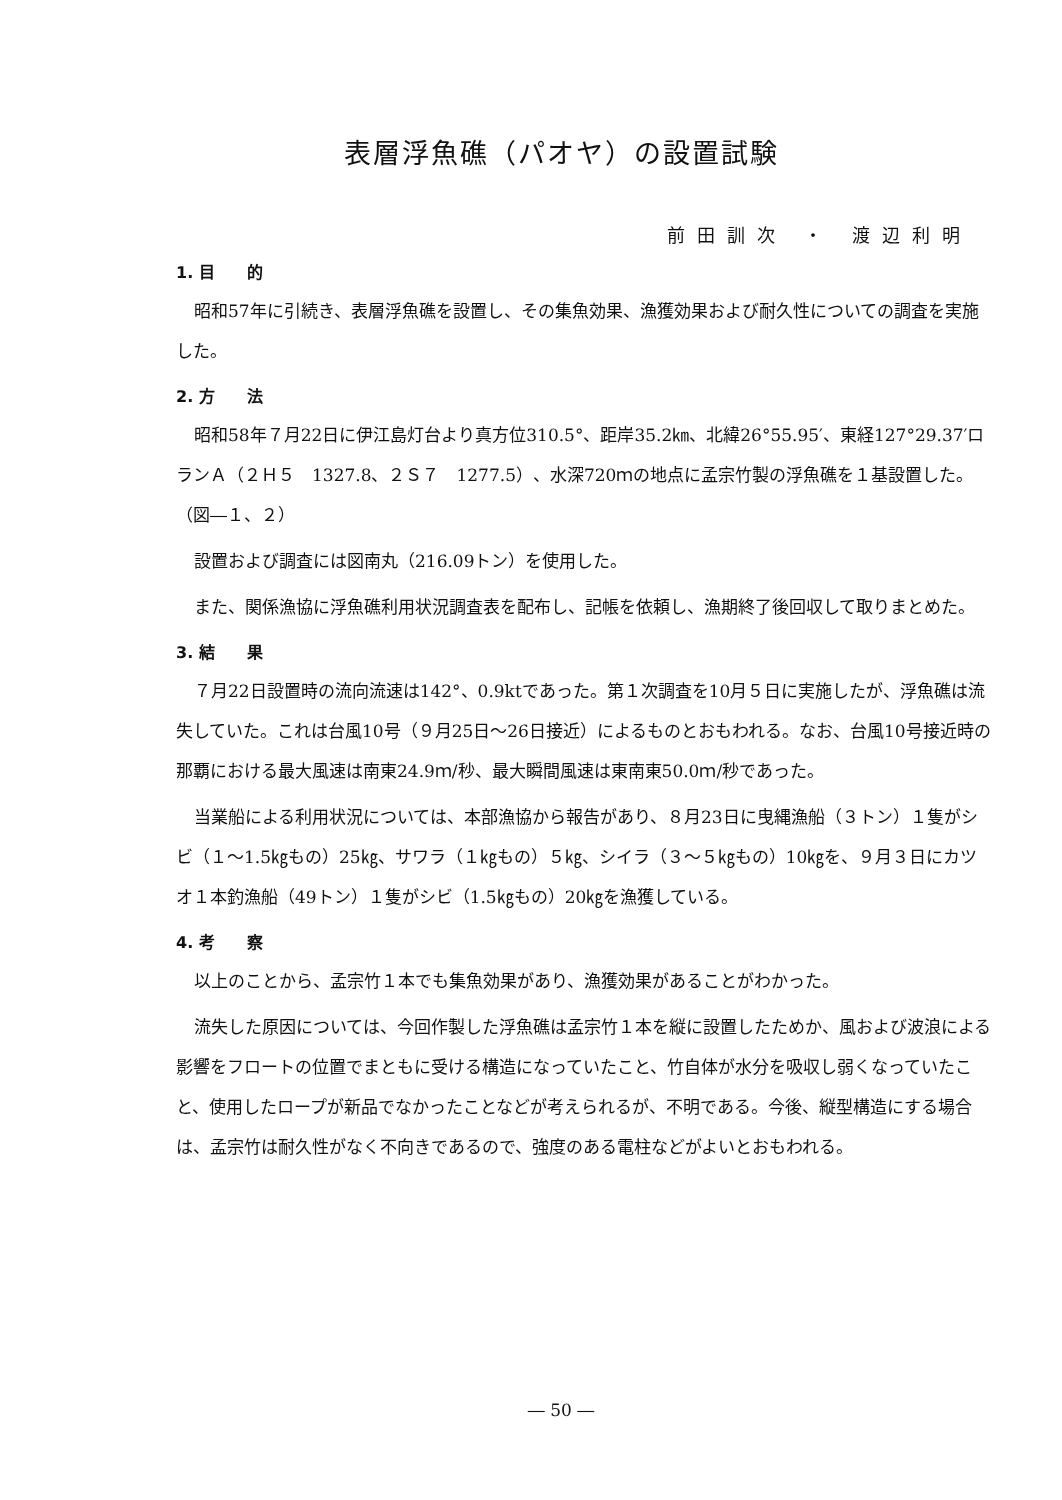表層浮魚礁（パオヤ）の設置試験
前田訓次 ・ 渡辺利明
1. 目　　的
昭和57年に引続き、表層浮魚礁を設置し、その集魚効果、漁獲効果および耐久性についての調査を実施した。
2. 方　　法
昭和58年７月22日に伊江島灯台より真方位310.5°、距岸35.2㎞、北緯26°55.95′、東経127°29.37′ロランＡ（２Ｈ５　1327.8、２Ｓ７　1277.5）、水深720ｍの地点に孟宗竹製の浮魚礁を１基設置した。（図―１、２）
設置および調査には図南丸（216.09トン）を使用した。
また、関係漁協に浮魚礁利用状況調査表を配布し、記帳を依頼し、漁期終了後回収して取りまとめた。
3. 結　　果
７月22日設置時の流向流速は142°、0.9ktであった。第１次調査を10月５日に実施したが、浮魚礁は流失していた。これは台風10号（９月25日～26日接近）によるものとおもわれる。なお、台風10号接近時の那覇における最大風速は南東24.9ｍ/秒、最大瞬間風速は東南東50.0ｍ/秒であった。
当業船による利用状況については、本部漁協から報告があり、８月23日に曳縄漁船（３トン）１隻がシビ（１～1.5㎏もの）25㎏、サワラ（１㎏もの）５㎏、シイラ（３～５㎏もの）10㎏を、９月３日にカツオ１本釣漁船（49トン）１隻がシビ（1.5㎏もの）20㎏を漁獲している。
4. 考　　察
以上のことから、孟宗竹１本でも集魚効果があり、漁獲効果があることがわかった。
流失した原因については、今回作製した浮魚礁は孟宗竹１本を縦に設置したためか、風および波浪による影響をフロートの位置でまともに受ける構造になっていたこと、竹自体が水分を吸収し弱くなっていたこと、使用したロープが新品でなかったことなどが考えられるが、不明である。今後、縦型構造にする場合は、孟宗竹は耐久性がなく不向きであるので、強度のある電柱などがよいとおもわれる。
― 50 ―